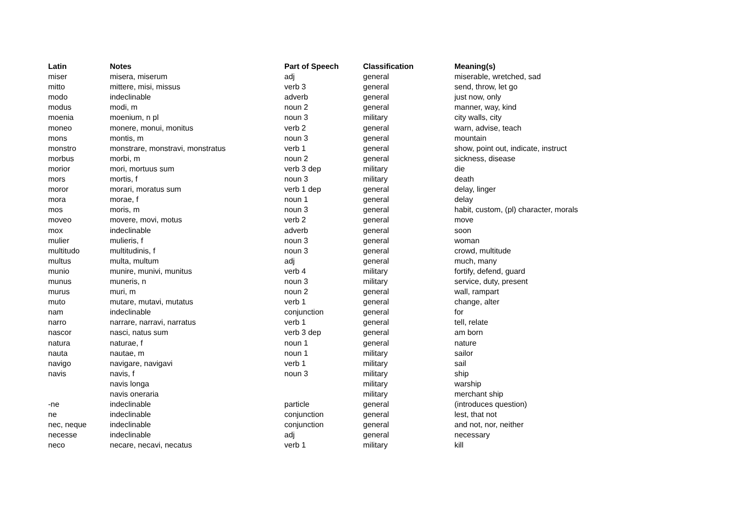| Latin | Notes | Part of Speech | Classification | Meaning(s) |
| --- | --- | --- | --- | --- |
| miser | misera, miserum | adj | general | miserable, wretched, sad |
| mitto | mittere, misi, missus | verb 3 | general | send, throw, let go |
| modo | indeclinable | adverb | general | just now, only |
| modus | modi, m | noun 2 | general | manner, way, kind |
| moenia | moenium, n pl | noun 3 | military | city walls, city |
| moneo | monere, monui, monitus | verb 2 | general | warn, advise, teach |
| mons | montis, m | noun 3 | general | mountain |
| monstro | monstrare, monstravi, monstratus | verb 1 | general | show, point out, indicate, instruct |
| morbus | morbi, m | noun 2 | general | sickness, disease |
| morior | mori, mortuus sum | verb 3 dep | military | die |
| mors | mortis, f | noun 3 | military | death |
| moror | morari, moratus sum | verb 1 dep | general | delay, linger |
| mora | morae, f | noun 1 | general | delay |
| mos | moris, m | noun 3 | general | habit, custom, (pl) character, morals |
| moveo | movere, movi, motus | verb 2 | general | move |
| mox | indeclinable | adverb | general | soon |
| mulier | mulieris, f | noun 3 | general | woman |
| multitudo | multitudinis, f | noun 3 | general | crowd, multitude |
| multus | multa, multum | adj | general | much, many |
| munio | munire, munivi, munitus | verb 4 | military | fortify, defend, guard |
| munus | muneris, n | noun 3 | military | service, duty, present |
| murus | muri, m | noun 2 | general | wall, rampart |
| muto | mutare, mutavi, mutatus | verb 1 | general | change, alter |
| nam | indeclinable | conjunction | general | for |
| narro | narrare, narravi, narratus | verb 1 | general | tell, relate |
| nascor | nasci, natus sum | verb 3 dep | general | am born |
| natura | naturae, f | noun 1 | general | nature |
| nauta | nautae, m | noun 1 | military | sailor |
| navigo | navigare, navigavi | verb 1 | military | sail |
| navis | navis, f | noun 3 | military | ship |
| | navis longa | | military | warship |
| | navis oneraria | | military | merchant ship |
| -ne | indeclinable | particle | general | (introduces question) |
| ne | indeclinable | conjunction | general | lest, that not |
| nec, neque | indeclinable | conjunction | general | and not, nor, neither |
| necesse | indeclinable | adj | general | necessary |
| neco | necare, necavi, necatus | verb 1 | military | kill |